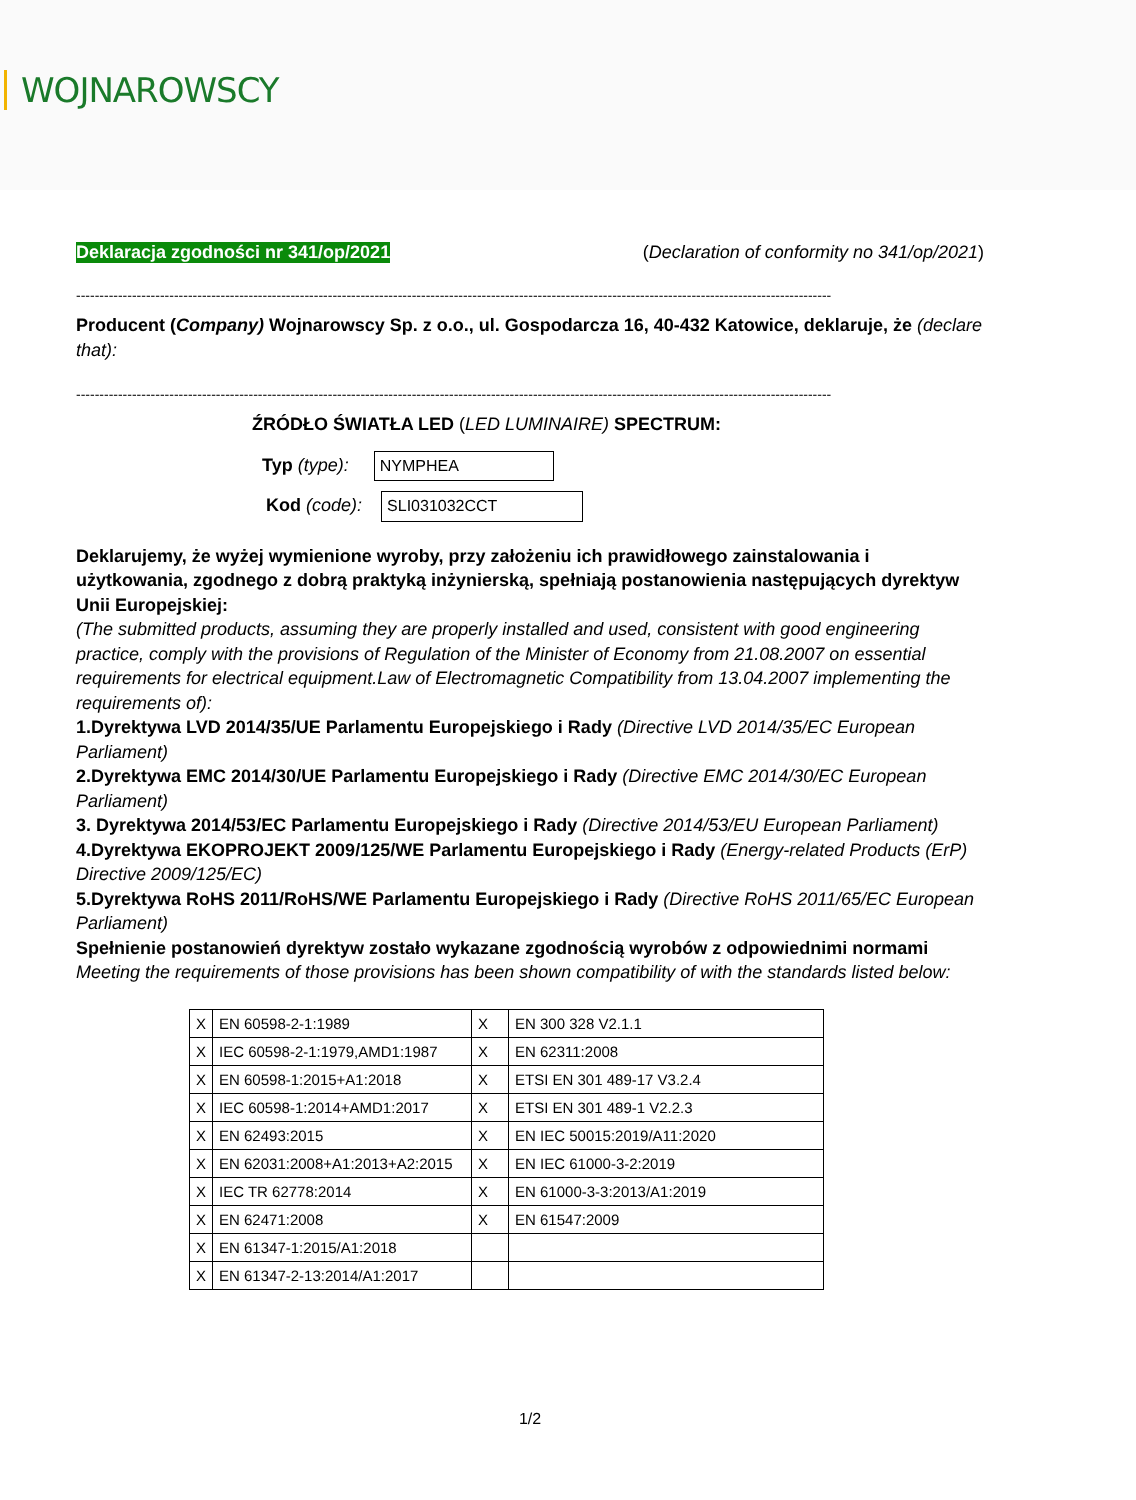WOJNAROWSCY
Deklaracja zgodności nr 341/op/2021 (Declaration of conformity no 341/op/2021)
------------------------------------------------------------------------------------------------------------------------------------------------------------------
Producent (Company) Wojnarowscy Sp. z o.o., ul. Gospodarcza 16, 40-432 Katowice, deklaruje, że (declare that):
------------------------------------------------------------------------------------------------------------------------------------------------------------------
ŹRÓDŁO ŚWIATŁA LED (LED LUMINAIRE) SPECTRUM:
Typ (type): NYMPHEA
Kod (code): SLI031032CCT
Deklarujemy, że wyżej wymienione wyroby, przy założeniu ich prawidłowego zainstalowania i użytkowania, zgodnego z dobrą praktyką inżynierską, spełniają postanowienia następujących dyrektyw Unii Europejskiej:
(The submitted products, assuming they are properly installed and used, consistent with good engineering practice, comply with the provisions of Regulation of the Minister of Economy from 21.08.2007 on essential requirements for electrical equipment.Law of Electromagnetic Compatibility from 13.04.2007 implementing the requirements of):
1.Dyrektywa LVD 2014/35/UE Parlamentu Europejskiego i Rady (Directive LVD 2014/35/EC European Parliament)
2.Dyrektywa EMC 2014/30/UE Parlamentu Europejskiego i Rady (Directive EMC 2014/30/EC European Parliament)
3. Dyrektywa 2014/53/EC Parlamentu Europejskiego i Rady (Directive 2014/53/EU European Parliament)
4.Dyrektywa EKOPROJEKT 2009/125/WE Parlamentu Europejskiego i Rady (Energy-related Products (ErP) Directive 2009/125/EC)
5.Dyrektywa RoHS 2011/RoHS/WE Parlamentu Europejskiego i Rady (Directive RoHS 2011/65/EC European Parliament)
Spełnienie postanowień dyrektyw zostało wykazane zgodnością wyrobów z odpowiednimi normami
Meeting the requirements of those provisions has been shown compatibility of with the standards listed below:
| X | EN 60598-2-1:1989 | X | EN 300 328 V2.1.1 |
| X | IEC 60598-2-1:1979,AMD1:1987 | X | EN 62311:2008 |
| X | EN 60598-1:2015+A1:2018 | X | ETSI EN 301 489-17 V3.2.4 |
| X | IEC 60598-1:2014+AMD1:2017 | X | ETSI EN 301 489-1 V2.2.3 |
| X | EN 62493:2015 | X | EN IEC 50015:2019/A11:2020 |
| X | EN 62031:2008+A1:2013+A2:2015 | X | EN IEC 61000-3-2:2019 |
| X | IEC TR 62778:2014 | X | EN 61000-3-3:2013/A1:2019 |
| X | EN 62471:2008 | X | EN 61547:2009 |
| X | EN 61347-1:2015/A1:2018 | | |
| X | EN 61347-2-13:2014/A1:2017 | | |
1/2